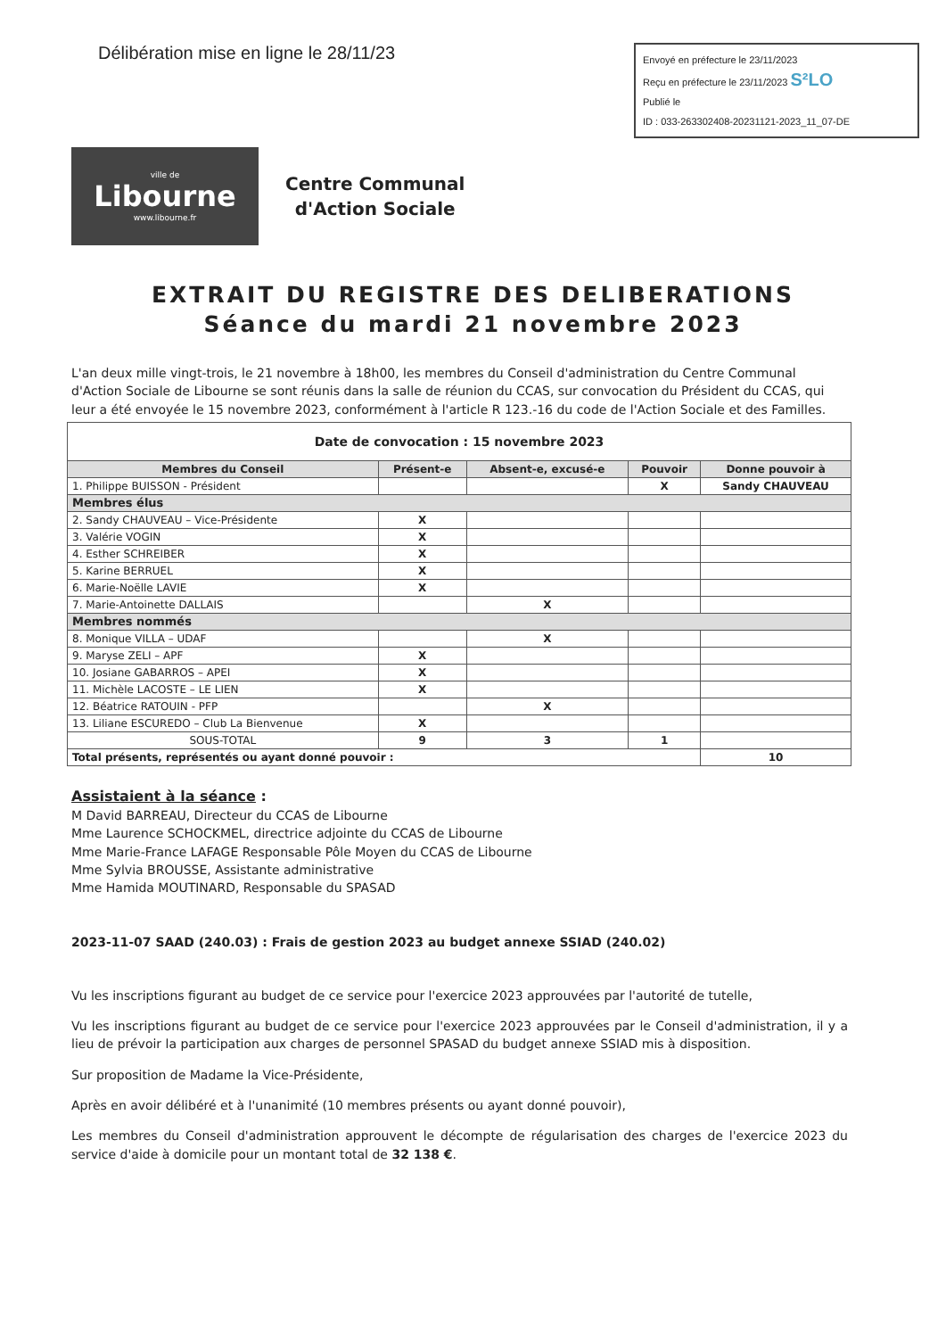Délibération mise en ligne le 28/11/23
Envoyé en préfecture le 23/11/2023
Reçu en préfecture le 23/11/2023 S²LO
Publié le
ID : 033-263302408-20231121-2023_11_07-DE
ville de
Libourne
www.libourne.fr
Centre Communal
d'Action Sociale
EXTRAIT DU REGISTRE DES DELIBERATIONS
Séance du mardi 21 novembre 2023
L'an deux mille vingt-trois, le 21 novembre à 18h00, les membres du Conseil d'administration du Centre Communal d'Action Sociale de Libourne se sont réunis dans la salle de réunion du CCAS, sur convocation du Président du CCAS, qui leur a été envoyée le 15 novembre 2023, conformément à l'article R 123.-16 du code de l'Action Sociale et des Familles.
| Date de convocation : 15 novembre 2023 | | | | |
| Membres du Conseil | Présent-e | Absent-e, excusé-e | Pouvoir | Donne pouvoir à |
| 1. Philippe BUISSON - Président | | | X | Sandy CHAUVEAU |
| Membres élus | | | | |
| 2. Sandy CHAUVEAU – Vice-Présidente | X | | | |
| 3. Valérie VOGIN | X | | | |
| 4. Esther SCHREIBER | X | | | |
| 5. Karine BERRUEL | X | | | |
| 6. Marie-Noëlle LAVIE | X | | | |
| 7. Marie-Antoinette DALLAIS | | X | | |
| Membres nommés | | | | |
| 8. Monique VILLA – UDAF | | X | | |
| 9. Maryse ZELI – APF | X | | | |
| 10. Josiane GABARROS – APEI | X | | | |
| 11. Michèle LACOSTE – LE LIEN | X | | | |
| 12. Béatrice RATOUIN - PFP | | X | | |
| 13. Liliane ESCUREDO – Club La Bienvenue | X | | | |
| SOUS-TOTAL | 9 | 3 | 1 | |
| Total présents, représentés ou ayant donné pouvoir : | | | | 10 |
Assistaient à la séance :
M David BARREAU, Directeur du CCAS de Libourne
Mme Laurence SCHOCKMEL, directrice adjointe du CCAS de Libourne
Mme Marie-France LAFAGE Responsable Pôle Moyen du CCAS de Libourne
Mme Sylvia BROUSSE, Assistante administrative
Mme Hamida MOUTINARD, Responsable du SPASAD
2023-11-07 SAAD (240.03) : Frais de gestion 2023 au budget annexe SSIAD (240.02)
Vu les inscriptions figurant au budget de ce service pour l'exercice 2023 approuvées par l'autorité de tutelle,
Vu les inscriptions figurant au budget de ce service pour l'exercice 2023 approuvées par le Conseil d'administration, il y a lieu de prévoir la participation aux charges de personnel SPASAD du budget annexe SSIAD mis à disposition.
Sur proposition de Madame la Vice-Présidente,
Après en avoir délibéré et à l'unanimité (10 membres présents ou ayant donné pouvoir),
Les membres du Conseil d'administration approuvent le décompte de régularisation des charges de l'exercice 2023 du service d'aide à domicile pour un montant total de 32 138 €.